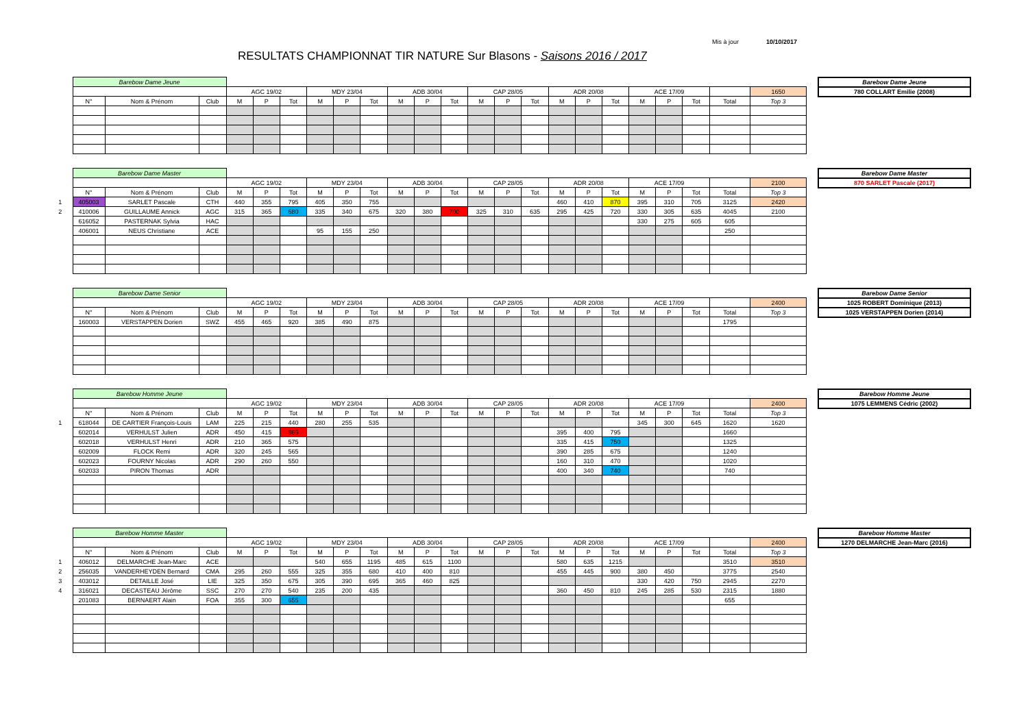Mis à jour 10/10/2017
RESULTATS CHAMPIONNAT TIR NATURE Sur Blasons - Saisons 2016 / 2017
| | Barebow Dame Jeune | | | | | | | | | | | | | | | | | | | | | | |
| | | | | AGC 19/02 | | | MDY 23/04 | | | ADB 30/04 | | | CAP 28/05 | | | ADR 20/08 | | | ACE 17/09 | | | | 1650 |
| | N° | Nom & Prénom | Club | M | P | Tot | M | P | Tot | M | P | Tot | M | P | Tot | M | P | Tot | M | P | Tot | Total | Top 3 |
| Barebow Dame Jeune |
| 780 COLLART Emilie (2008) |
| | Barebow Dame Master | | | | | | | | | | | | | | | | | | | | | | |
| | | | | AGC 19/02 | | | MDY 23/04 | | | ADB 30/04 | | | CAP 28/05 | | | ADR 20/08 | | | ACE 17/09 | | | | 2100 |
| | N° | Nom & Prénom | Club | M | P | Tot | M | P | Tot | M | P | Tot | M | P | Tot | M | P | Tot | M | P | Tot | Total | Top 3 |
| 1 | 405003 | SARLET Pascale | CTH | 440 | 355 | 795 | 405 | 350 | 755 | | | | | | | 460 | 410 | 870 | 395 | 310 | 705 | 3125 | 2420 |
| 2 | 410006 | GUILLAUME Annick | AGC | 315 | 365 | 680 | 335 | 340 | 675 | 320 | 380 | 700 | 325 | 310 | 635 | 295 | 425 | 720 | 330 | 305 | 635 | 4045 | 2100 |
| | 616052 | PASTERNAK Sylvia | HAC | | | | | | | | | | | | | | | | 330 | 275 | 605 | 605 | |
| | 406001 | NEUS Christiane | ACE | | | | 95 | 155 | 250 | | | | | | | | | | | | | 250 | |
| Barebow Dame Master |
| 870 SARLET Pascale (2017) |
| | Barebow Dame Senior | | | | | | | | | | | | | | | | | | | | | | |
| | | | | AGC 19/02 | | | MDY 23/04 | | | ADB 30/04 | | | CAP 28/05 | | | ADR 20/08 | | | ACE 17/09 | | | | 2400 |
| | N° | Nom & Prénom | Club | M | P | Tot | M | P | Tot | M | P | Tot | M | P | Tot | M | P | Tot | M | P | Tot | Total | Top 3 |
| | 160003 | VERSTAPPEN Dorien | SWZ | 455 | 465 | 920 | 385 | 490 | 875 | | | | | | | | | | | | | 1795 | |
| Barebow Dame Senior |
| 1025 ROBERT Dominique (2013) |
| 1025 VERSTAPPEN Dorien (2014) |
| | Barebow Homme Jeune | | | | | | | | | | | | | | | | | | | | | | |
| | | | | AGC 19/02 | | | MDY 23/04 | | | ADB 30/04 | | | CAP 28/05 | | | ADR 20/08 | | | ACE 17/09 | | | | 2400 |
| | N° | Nom & Prénom | Club | M | P | Tot | M | P | Tot | M | P | Tot | M | P | Tot | M | P | Tot | M | P | Tot | Total | Top 3 |
| 1 | 618044 | DE CARTIER François-Louis | LAM | 225 | 215 | 440 | 280 | 255 | 535 | | | | | | | | | | 345 | 300 | 645 | 1620 | 1620 |
| | 602014 | VERHULST Julien | ADR | 450 | 415 | 865 | | | | | | | | | | 395 | 400 | 795 | | | | 1660 | |
| | 602018 | VERHULST Henri | ADR | 210 | 365 | 575 | | | | | | | | | | 335 | 415 | 750 | | | | 1325 | |
| | 602009 | FLOCK Remi | ADR | 320 | 245 | 565 | | | | | | | | | | 390 | 285 | 675 | | | | 1240 | |
| | 602023 | FOURNY Nicolas | ADR | 290 | 260 | 550 | | | | | | | | | | 160 | 310 | 470 | | | | 1020 | |
| | 602033 | PIRON Thomas | ADR | | | | | | | | | | | | | 400 | 340 | 740 | | | | 740 | |
| Barebow Homme Jeune |
| 1075 LEMMENS Cédric (2002) |
| | Barebow Homme Master | | | | | | | | | | | | | | | | | | | | | | |
| | | | | AGC 19/02 | | | MDY 23/04 | | | ADB 30/04 | | | CAP 28/05 | | | ADR 20/08 | | | ACE 17/09 | | | | 2400 |
| | N° | Nom & Prénom | Club | M | P | Tot | M | P | Tot | M | P | Tot | M | P | Tot | M | P | Tot | M | P | Tot | Total | Top 3 |
| 1 | 406012 | DELMARCHE Jean-Marc | ACE | | | | 540 | 655 | 1195 | 485 | 615 | 1100 | | | | 580 | 635 | 1215 | | | | 3510 | 3510 |
| 2 | 256035 | VANDERHEYDEN Bernard | CMA | 295 | 260 | 555 | 325 | 355 | 680 | 410 | 400 | 810 | | | | 455 | 445 | 900 | 380 | 450 | | 3775 | 2540 |
| 3 | 403012 | DETAILLE José | LIE | 325 | 350 | 675 | 305 | 390 | 695 | 365 | 460 | 825 | | | | | | | 330 | 420 | 750 | 2945 | 2270 |
| 4 | 316021 | DECASTEAU Jérôme | SSC | 270 | 270 | 540 | 235 | 200 | 435 | | | | | | | 360 | 450 | 810 | 245 | 285 | 530 | 2315 | 1880 |
| | 201083 | BERNAERT Alain | FOA | 355 | 300 | 655 | | | | | | | | | | | | | | | | 655 | |
| Barebow Homme Master |
| 1270 DELMARCHE Jean-Marc (2016) |